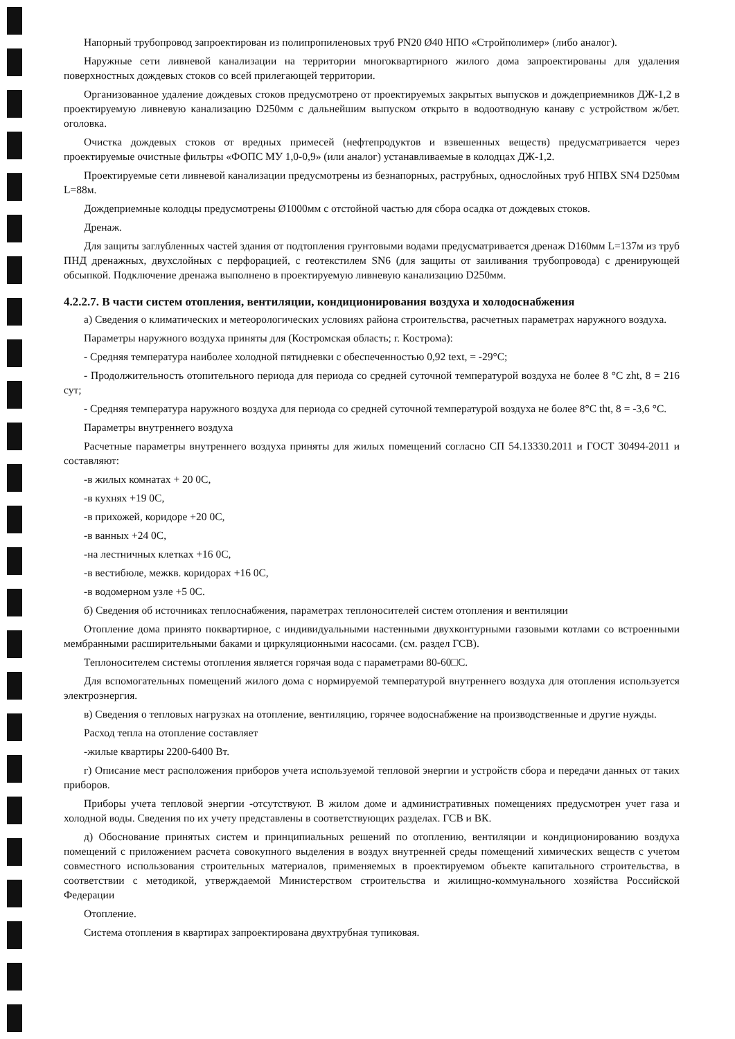Напорный трубопровод запроектирован из полипропиленовых труб PN20 Ø40 НПО «Стройполимер» (либо аналог).
Наружные сети ливневой канализации на территории многоквартирного жилого дома запроектированы для удаления поверхностных дождевых стоков со всей прилегающей территории.
Организованное удаление дождевых стоков предусмотрено от проектируемых закрытых выпусков и дождеприемников ДЖ-1,2 в проектируемую ливневую канализацию D250мм с дальнейшим выпуском открыто в водоотводную канаву с устройством ж/бет. оголовка.
Очистка дождевых стоков от вредных примесей (нефтепродуктов и взвешенных веществ) предусматривается через проектируемые очистные фильтры «ФОПС МУ 1,0-0,9» (или аналог) устанавливаемые в колодцах ДЖ-1,2.
Проектируемые сети ливневой канализации предусмотрены из безнапорных, раструбных, однослойных труб НПВХ SN4 D250мм L=88м.
Дождеприемные колодцы предусмотрены Ø1000мм с отстойной частью для сбора осадка от дождевых стоков.
Дренаж.
Для защиты заглубленных частей здания от подтопления грунтовыми водами предусматривается дренаж D160мм L=137м из труб ПНД дренажных, двухслойных с перфорацией, с геотекстилем SN6 (для защиты от заиливания трубопровода) с дренирующей обсыпкой. Подключение дренажа выполнено в проектируемую ливневую канализацию D250мм.
4.2.2.7. В части систем отопления, вентиляции, кондиционирования воздуха и холодоснабжения
а) Сведения о климатических и метеорологических условиях района строительства, расчетных параметрах наружного воздуха.
Параметры наружного воздуха приняты для (Костромская область; г. Кострома):
- Средняя температура наиболее холодной пятидневки с обеспеченностью 0,92 text, = -29°С;
- Продолжительность отопительного периода для периода со средней суточной температурой воздуха не более 8 °С zht, 8 = 216 сут;
- Средняя температура наружного воздуха для периода со средней суточной температурой воздуха не более 8°С tht, 8 = -3,6 °С.
Параметры внутреннего воздуха
Расчетные параметры внутреннего воздуха приняты для жилых помещений согласно СП 54.13330.2011 и ГОСТ 30494-2011 и составляют:
-в жилых комнатах + 20 0С,
-в кухнях +19 0С,
-в прихожей, коридоре +20 0С,
-в ванных +24 0С,
-на лестничных клетках +16 0С,
-в вестибюле, межкв. коридорах +16 0С,
-в водомерном узле +5 0С.
б) Сведения об источниках теплоснабжения, параметрах теплоносителей систем отопления и вентиляции
Отопление дома принято поквартирное, с индивидуальными настенными двухконтурными газовыми котлами со встроенными мембранными расширительными баками и циркуляционными насосами. (см. раздел ГСВ).
Теплоносителем системы отопления является горячая вода с параметрами 80-60□С.
Для вспомогательных помещений жилого дома с нормируемой температурой внутреннего воздуха для отопления используется электроэнергия.
в) Сведения о тепловых нагрузках на отопление, вентиляцию, горячее водоснабжение на производственные и другие нужды.
Расход тепла на отопление составляет
-жилые квартиры 2200-6400 Вт.
г) Описание мест расположения приборов учета используемой тепловой энергии и устройств сбора и передачи данных от таких приборов.
Приборы учета тепловой энергии -отсутствуют. В жилом доме и административных помещениях предусмотрен учет газа и холодной воды. Сведения по их учету представлены в соответствующих разделах. ГСВ и ВК.
д) Обоснование принятых систем и принципиальных решений по отоплению, вентиляции и кондиционированию воздуха помещений с приложением расчета совокупного выделения в воздух внутренней среды помещений химических веществ с учетом совместного использования строительных материалов, применяемых в проектируемом объекте капитального строительства, в соответствии с методикой, утверждаемой Министерством строительства и жилищно-коммунального хозяйства Российской Федерации
Отопление.
Система отопления в квартирах запроектирована двухтрубная тупиковая.